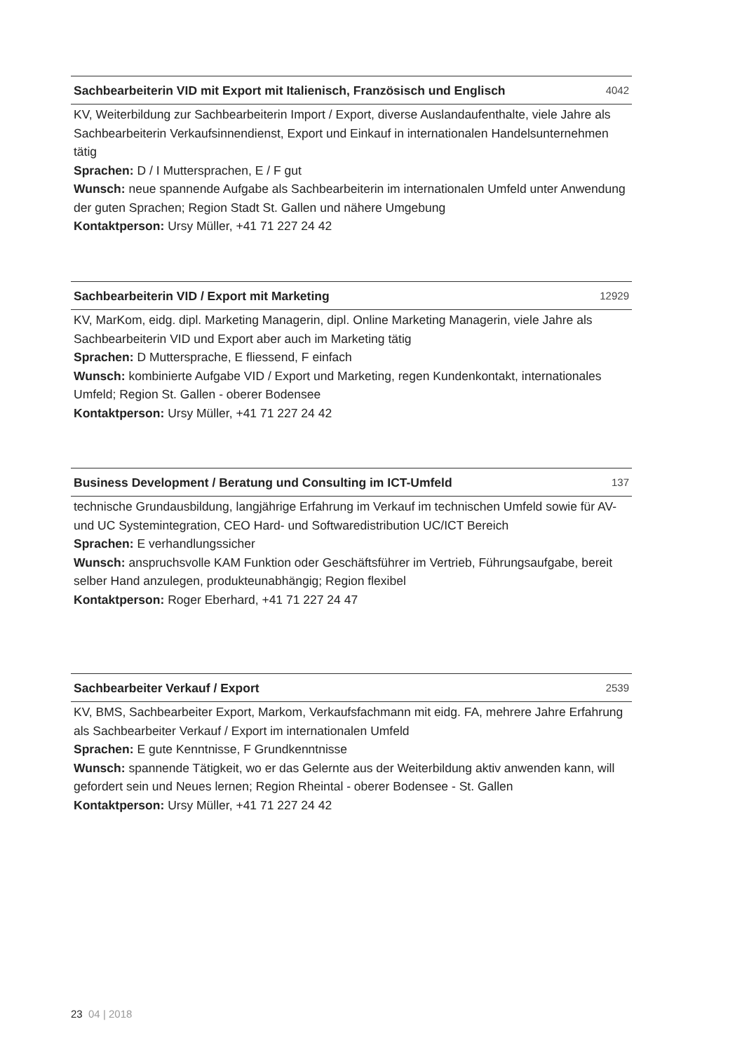Sachbearbeiterin VID mit Export mit Italienisch, Französisch und Englisch 4042
KV, Weiterbildung zur Sachbearbeiterin Import / Export, diverse Auslandaufenthalte, viele Jahre als Sachbearbeiterin Verkaufsinnendienst, Export und Einkauf in internationalen Handelsunternehmen tätig
Sprachen: D / I Muttersprachen, E / F gut
Wunsch: neue spannende Aufgabe als Sachbearbeiterin im internationalen Umfeld unter Anwendung der guten Sprachen; Region Stadt St. Gallen und nähere Umgebung
Kontaktperson: Ursy Müller, +41 71 227 24 42
Sachbearbeiterin VID / Export mit Marketing 12929
KV, MarKom, eidg. dipl. Marketing Managerin, dipl. Online Marketing Managerin, viele Jahre als Sachbearbeiterin VID und Export aber auch im Marketing tätig
Sprachen: D Muttersprache, E fliessend, F einfach
Wunsch: kombinierte Aufgabe VID / Export und Marketing, regen Kundenkontakt, internationales Umfeld; Region St. Gallen - oberer Bodensee
Kontaktperson: Ursy Müller, +41 71 227 24 42
Business Development / Beratung und Consulting im ICT-Umfeld 137
technische Grundausbildung, langjährige Erfahrung im Verkauf im technischen Umfeld sowie für AV- und UC Systemintegration, CEO Hard- und Softwaredistribution UC/ICT Bereich
Sprachen: E verhandlungssicher
Wunsch: anspruchsvolle KAM Funktion oder Geschäftsführer im Vertrieb, Führungsaufgabe, bereit selber Hand anzulegen, produkteunabhängig; Region flexibel
Kontaktperson: Roger Eberhard, +41 71 227 24 47
Sachbearbeiter Verkauf / Export 2539
KV, BMS, Sachbearbeiter Export, Markom, Verkaufsfachmann mit eidg. FA, mehrere Jahre Erfahrung als Sachbearbeiter Verkauf / Export im internationalen Umfeld
Sprachen: E gute Kenntnisse, F Grundkenntnisse
Wunsch: spannende Tätigkeit, wo er das Gelernte aus der Weiterbildung aktiv anwenden kann, will gefordert sein und Neues lernen; Region Rheintal - oberer Bodensee - St. Gallen
Kontaktperson: Ursy Müller, +41 71 227 24 42
23 04 | 2018